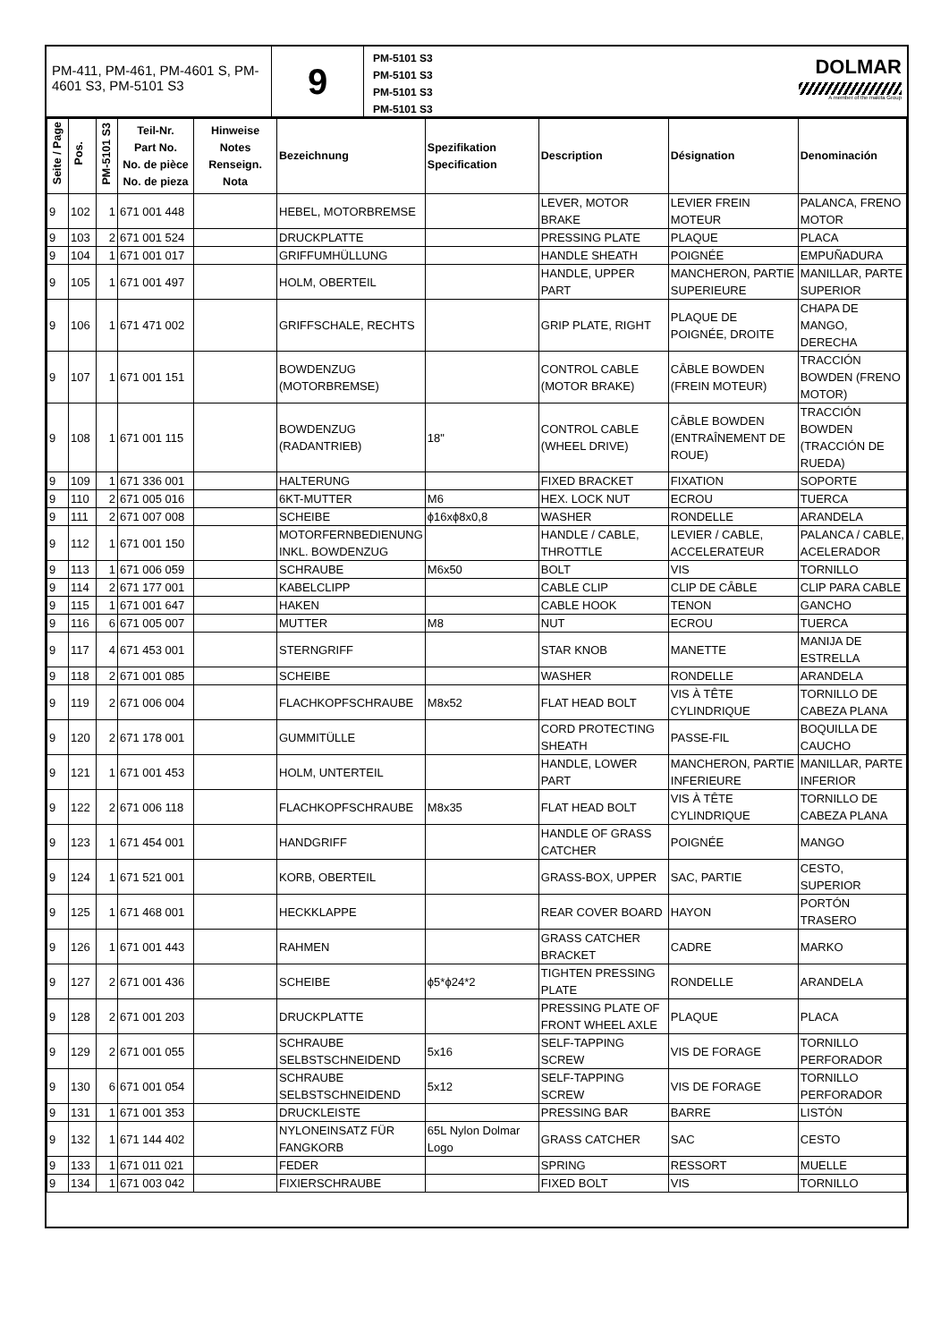PM-411, PM-461, PM-4601 S, PM-4601 S3, PM-5101 S3
9
PM-5101 S3
PM-5101 S3
PM-5101 S3
PM-5101 S3
DOLMAR
A member of the makita Group
| Seite / Page | Pos. | PM-5101 S3 | Teil-Nr. Part No. No. de pièce No. de pieza | Hinweise Notes Renseign. Nota | Bezeichnung | Spezifikation Specification | Description | Désignation | Denominación |
| --- | --- | --- | --- | --- | --- | --- | --- | --- | --- |
| 9 | 102 | 1 | 671 001 448 | | HEBEL, MOTORBREMSE | | LEVER, MOTOR BRAKE | LEVIER FREIN MOTEUR | PALANCA, FRENO MOTOR |
| 9 | 103 | 2 | 671 001 524 | | DRUCKPLATTE | | PRESSING PLATE | PLAQUE | PLACA |
| 9 | 104 | 1 | 671 001 017 | | GRIFFUMHÜLLUNG | | HANDLE SHEATH | POIGNÉE | EMPUÑADURA |
| 9 | 105 | 1 | 671 001 497 | | HOLM, OBERTEIL | | HANDLE, UPPER PART | MANCHERON, PARTIE SUPERIEURE | MANILLAR, PARTE SUPERIOR |
| 9 | 106 | 1 | 671 471 002 | | GRIFFSCHALE, RECHTS | | GRIP PLATE, RIGHT | PLAQUE DE POIGNÉE, DROITE | CHAPA DE MANGO, DERECHA |
| 9 | 107 | 1 | 671 001 151 | | BOWDENZUG (MOTORBREMSE) | | CONTROL CABLE (MOTOR BRAKE) | CÂBLE BOWDEN (FREIN MOTEUR) | TRACCIÓN BOWDEN (FRENO MOTOR) |
| 9 | 108 | 1 | 671 001 115 | | BOWDENZUG (RADANTRIEB) | 18" | CONTROL CABLE (WHEEL DRIVE) | CÂBLE BOWDEN (ENTRAÎNEMENT DE ROUE) | TRACCIÓN BOWDEN (TRACCIÓN DE RUEDA) |
| 9 | 109 | 1 | 671 336 001 | | HALTERUNG | | FIXED BRACKET | FIXATION | SOPORTE |
| 9 | 110 | 2 | 671 005 016 | | 6KT-MUTTER | M6 | HEX. LOCK NUT | ECROU | TUERCA |
| 9 | 111 | 2 | 671 007 008 | | SCHEIBE | ϕ16xϕ8x0,8 | WASHER | RONDELLE | ARANDELA |
| 9 | 112 | 1 | 671 001 150 | | MOTORFERNBEDIENUNG INKL. BOWDENZUG | | HANDLE / CABLE, THROTTLE | LEVIER / CABLE, ACCELERATEUR | PALANCA / CABLE, ACELERADOR |
| 9 | 113 | 1 | 671 006 059 | | SCHRAUBE | M6x50 | BOLT | VIS | TORNILLO |
| 9 | 114 | 2 | 671 177 001 | | KABELCLIPP | | CABLE CLIP | CLIP DE CÂBLE | CLIP PARA CABLE |
| 9 | 115 | 1 | 671 001 647 | | HAKEN | | CABLE HOOK | TENON | GANCHO |
| 9 | 116 | 6 | 671 005 007 | | MUTTER | M8 | NUT | ECROU | TUERCA |
| 9 | 117 | 4 | 671 453 001 | | STERNGRIFF | | STAR KNOB | MANETTE | MANIJA DE ESTRELLA |
| 9 | 118 | 2 | 671 001 085 | | SCHEIBE | | WASHER | RONDELLE | ARANDELA |
| 9 | 119 | 2 | 671 006 004 | | FLACHKOPFSCHRAUBE | M8x52 | FLAT HEAD BOLT | VIS À TÊTE CYLINDRIQUE | TORNILLO DE CABEZA PLANA |
| 9 | 120 | 2 | 671 178 001 | | GUMMITÜLLE | | CORD PROTECTING SHEATH | PASSE-FIL | BOQUILLA DE CAUCHO |
| 9 | 121 | 1 | 671 001 453 | | HOLM, UNTERTEIL | | HANDLE, LOWER PART | MANCHERON, PARTIE INFERIEURE | MANILLAR, PARTE INFERIOR |
| 9 | 122 | 2 | 671 006 118 | | FLACHKOPFSCHRAUBE | M8x35 | FLAT HEAD BOLT | VIS À TÊTE CYLINDRIQUE | TORNILLO DE CABEZA PLANA |
| 9 | 123 | 1 | 671 454 001 | | HANDGRIFF | | HANDLE OF GRASS CATCHER | POIGNÉE | MANGO |
| 9 | 124 | 1 | 671 521 001 | | KORB, OBERTEIL | | GRASS-BOX, UPPER | SAC, PARTIE | CESTO, SUPERIOR |
| 9 | 125 | 1 | 671 468 001 | | HECKKLAPPE | | REAR COVER BOARD | HAYON | PORTÓN TRASERO |
| 9 | 126 | 1 | 671 001 443 | | RAHMEN | | GRASS CATCHER BRACKET | CADRE | MARKO |
| 9 | 127 | 2 | 671 001 436 | | SCHEIBE | ϕ5*ϕ24*2 | TIGHTEN PRESSING PLATE | RONDELLE | ARANDELA |
| 9 | 128 | 2 | 671 001 203 | | DRUCKPLATTE | | PRESSING PLATE OF FRONT WHEEL AXLE | PLAQUE | PLACA |
| 9 | 129 | 2 | 671 001 055 | | SCHRAUBE SELBSTSCHNEIDEND | 5x16 | SELF-TAPPING SCREW | VIS DE FORAGE | TORNILLO PERFORADOR |
| 9 | 130 | 6 | 671 001 054 | | SCHRAUBE SELBSTSCHNEIDEND | 5x12 | SELF-TAPPING SCREW | VIS DE FORAGE | TORNILLO PERFORADOR |
| 9 | 131 | 1 | 671 001 353 | | DRUCKLEISTE | | PRESSING BAR | BARRE | LISTÓN |
| 9 | 132 | 1 | 671 144 402 | | NYLONEINSATZ FÜR FANGKORB | 65L Nylon Dolmar Logo | GRASS CATCHER | SAC | CESTO |
| 9 | 133 | 1 | 671 011 021 | | FEDER | | SPRING | RESSORT | MUELLE |
| 9 | 134 | 1 | 671 003 042 | | FIXIERSCHRAUBE | | FIXED BOLT | VIS | TORNILLO |